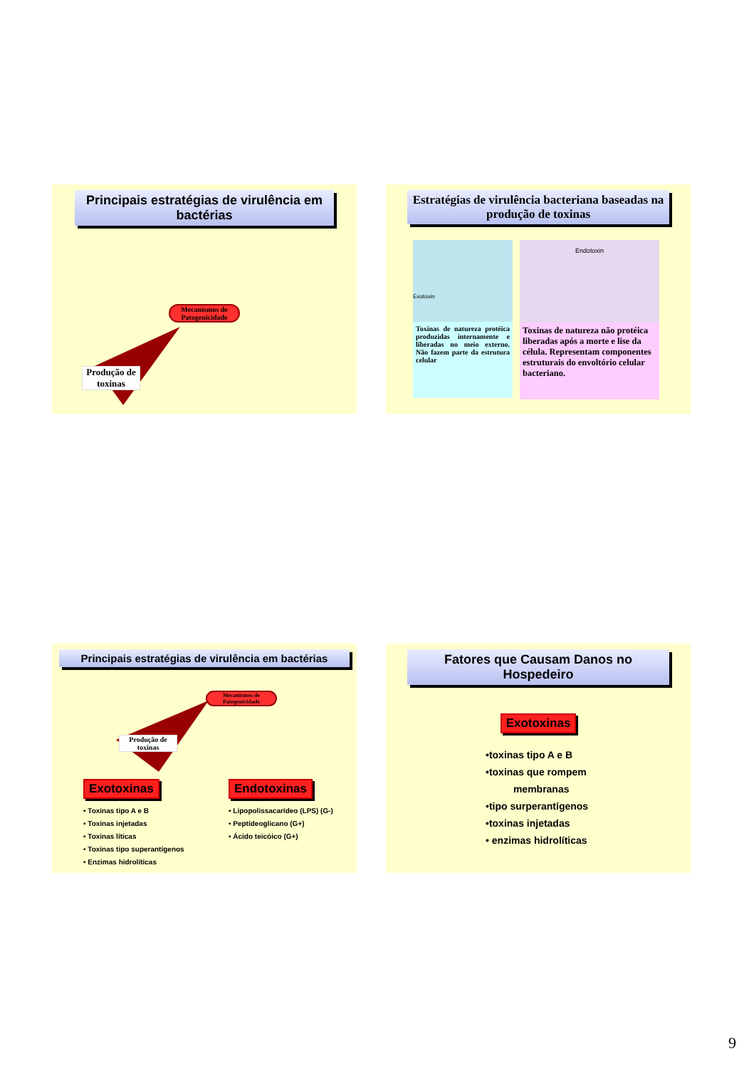Principais estratégias de virulência em bactérias
Mecanismos de Patogenicidade
Produção de toxinas
Estratégias de virulência bacteriana baseadas na produção de toxinas
Exotoxin
Toxinas de natureza protéica produzidas internamente e liberadas no meio externo. Não fazem parte da estrutura celular
Endotoxin
Toxinas de natureza não protéica liberadas após a morte e lise da célula. Representam componentes estruturais do envoltório celular bacteriano.
Principais estratégias de virulência em bactérias
Mecanismos de Patogenicidade
Produção de toxinas
Exotoxinas
• Toxinas tipo A e B
• Toxinas injetadas
• Toxinas líticas
• Toxinas tipo superantígenos
• Enzimas hidrolíticas
Endotoxinas
• Lipopolissacarídeo (LPS) (G-)
• Peptídeoglicano (G+)
• Ácido teicóico (G+)
Fatores que Causam Danos no Hospedeiro
Exotoxinas
•toxinas tipo A e B
•toxinas que rompem
membranas
•tipo surperantígenos
•toxinas injetadas
• enzimas hidrolíticas
9